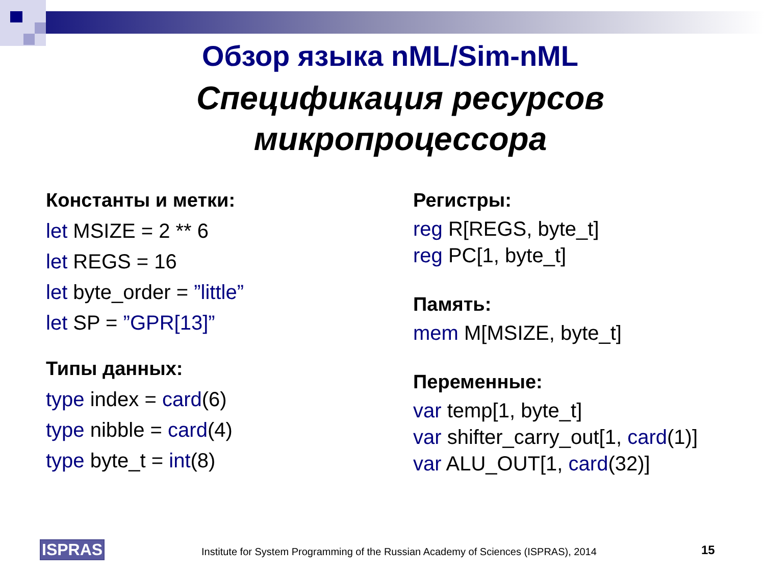Обзор языка nML/Sim-nML
Спецификация ресурсов
микропроцессора
Константы и метки:
let MSIZE = 2 ** 6
let REGS = 16
let byte_order = ”little”
let SP = ”GPR[13]”
Типы данных:
type index = card(6)
type nibble = card(4)
type byte_t = int(8)
Регистры:
reg R[REGS, byte_t]
reg PC[1, byte_t]
Память:
mem M[MSIZE, byte_t]
Переменные:
var temp[1, byte_t]
var shifter_carry_out[1, card(1)]
var ALU_OUT[1, card(32)]
ISPRAS Institute for System Programming of the Russian Academy of Sciences (ISPRAS), 2014 15